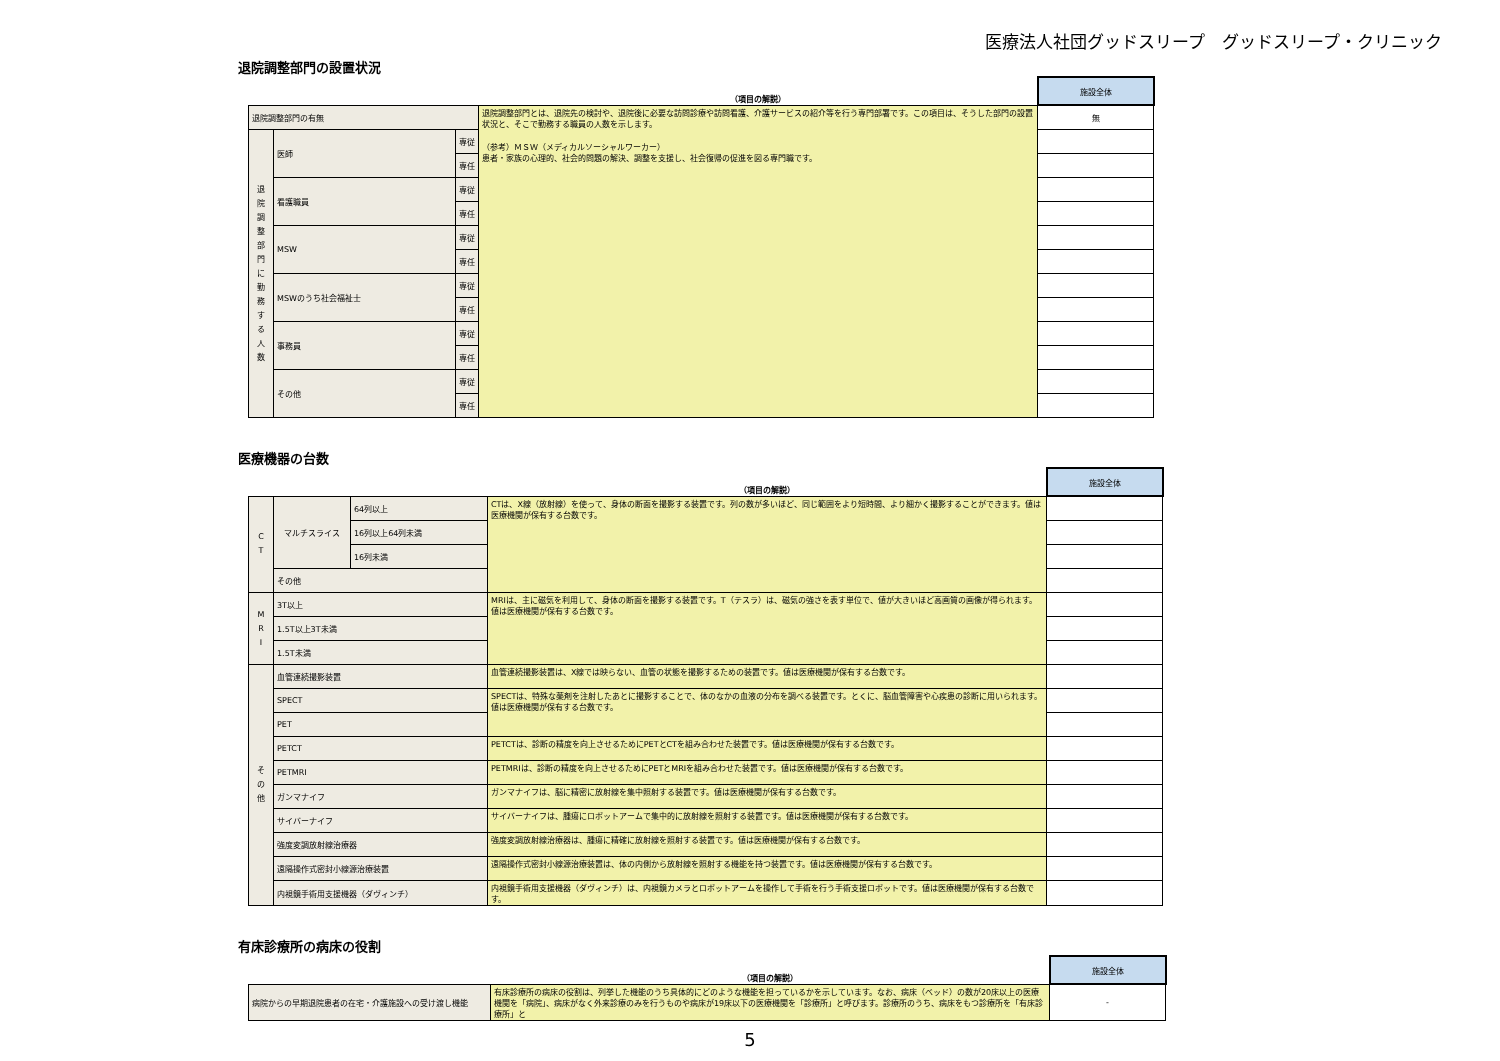医療法人社団グッドスリープ　グッドスリープ・クリニック
退院調整部門の設置状況
| | | | （項目の解説） | 施設全体 |
| 退院調整部門の有無 | | | 退院調整部門とは、退院先の検討や、退院後に必要な訪問診療や訪問看護、介護サービスの紹介等を行う専門部署です。この項目は、そうした部門の設置状況と、そこで勤務する職員の人数を示します。 （参考）ＭＳＷ（メディカルソーシャルワーカー） 患者・家族の心理的、社会的問題の解決、調整を支援し、社会復帰の促進を図る専門職です。 | 無 |
| 退 院 調 整 部 門 に 勤 務 す る 人 数 | 医師 | 専従 | | |
| | | 専任 | | |
| | 看護職員 | 専従 | | |
| | | 専任 | | |
| | MSW | 専従 | | |
| | | 専任 | | |
| | MSWのうち社会福祉士 | 専従 | | |
| | | 専任 | | |
| | 事務員 | 専従 | | |
| | | 専任 | | |
| | その他 | 専従 | | |
| | | 専任 | | |
医療機器の台数
| | | | （項目の解説） | 施設全体 |
| C T | マルチスライス | 64列以上 | CTは、X線（放射線）を使って、身体の断面を撮影する装置です。列の数が多いほど、同じ範囲をより短時間、より細かく撮影することができます。値は医療機関が保有する台数です。 | |
| | | 16列以上64列未満 | | |
| | | 16列未満 | | |
| | その他 | | | |
| M R I | 3T以上 | | MRIは、主に磁気を利用して、身体の断面を撮影する装置です。T（テスラ）は、磁気の強さを表す単位で、値が大きいほど高画質の画像が得られます。値は医療機関が保有する台数です。 | |
| | 1.5T以上3T未満 | | | |
| | 1.5T未満 | | | |
| そ の 他 | 血管連続撮影装置 | | 血管連続撮影装置は、X線では映らない、血管の状態を撮影するための装置です。値は医療機関が保有する台数です。 | |
| | SPECT | | SPECTは、特殊な薬剤を注射したあとに撮影することで、体のなかの血液の分布を調べる装置です。とくに、脳血管障害や心疾患の診断に用いられます。値は医療機関が保有する台数です。 | |
| | PET | | | |
| | PETCT | | PETCTは、診断の精度を向上させるためにPETとCTを組み合わせた装置です。値は医療機関が保有する台数です。 | |
| | PETMRI | | PETMRIは、診断の精度を向上させるためにPETとMRIを組み合わせた装置です。値は医療機関が保有する台数です。 | |
| | ガンマナイフ | | ガンマナイフは、脳に精密に放射線を集中照射する装置です。値は医療機関が保有する台数です。 | |
| | サイバーナイフ | | サイバーナイフは、腫瘍にロボットアームで集中的に放射線を照射する装置です。値は医療機関が保有する台数です。 | |
| | 強度変調放射線治療器 | | 強度変調放射線治療器は、腫瘍に精確に放射線を照射する装置です。値は医療機関が保有する台数です。 | |
| | 遠隔操作式密封小線源治療装置 | | 遠隔操作式密封小線源治療装置は、体の内側から放射線を照射する機能を持つ装置です。値は医療機関が保有する台数です。 | |
| | 内視鏡手術用支援機器（ダヴィンチ） | | 内視鏡手術用支援機器（ダヴィンチ）は、内視鏡カメラとロボットアームを操作して手術を行う手術支援ロボットです。値は医療機関が保有する台数です。 | |
有床診療所の病床の役割
| | （項目の解説） | 施設全体 |
| 病院からの早期退院患者の在宅・介護施設への受け渡し機能 | 有床診療所の病床の役割は、列挙した機能のうち具体的にどのような機能を担っているかを示しています。なお、病床（ベッド）の数が20床以上の医療機関を「病院」、病床がなく外来診療のみを行うものや病床が19床以下の医療機関を「診療所」と呼びます。診療所のうち、病床をもつ診療所を「有床診療所」と | - |
5